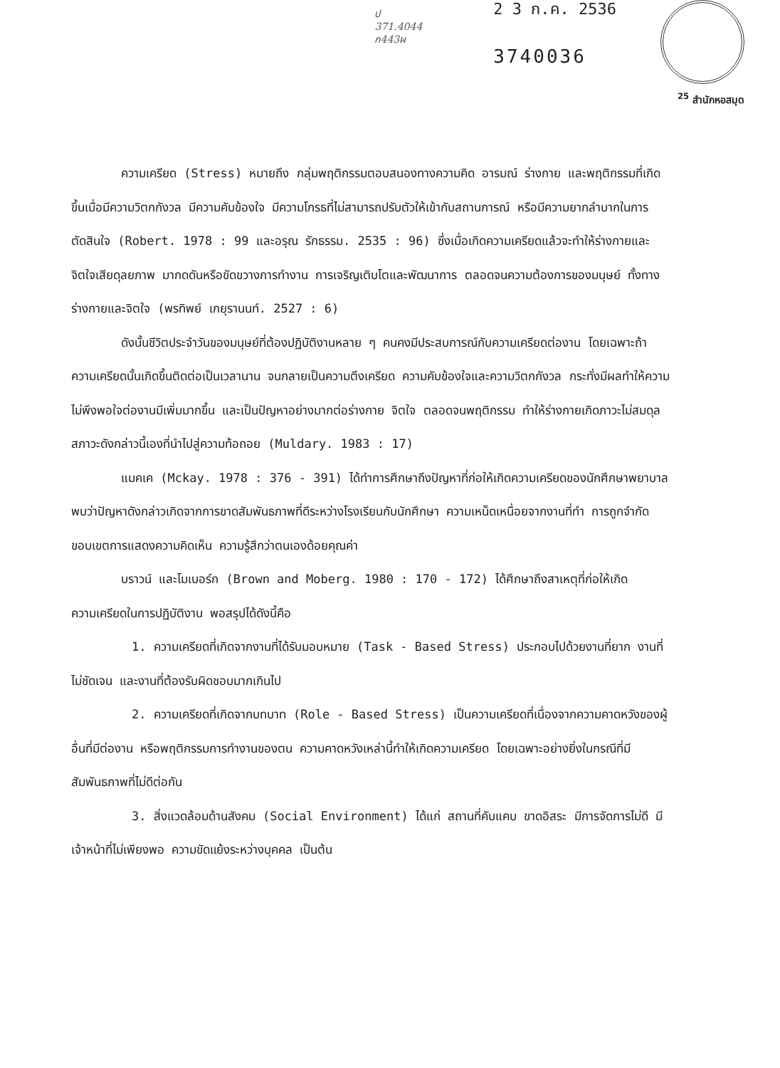ป
371.4044
ก443ผ
2 3 ก.ค. 2536
3740036
<sup>25</sup> สำนักหอสมุด
ความเครียด (Stress) หมายถึง กลุ่มพฤติกรรมตอบสนองทางความคิด อารมณ์ ร่างกาย และพฤติกรรมที่เกิดขึ้นเมื่อมีความวิตกกังวล มีความคับข้องใจ มีความโกรธที่ไม่สามารถปรับตัวให้เข้ากับสถานการณ์ หรือมีความยากลำบากในการตัดสินใจ (Robert. 1978 : 99 และอรุณ รักธรรม. 2535 : 96) ซึ่งเมื่อเกิดความเครียดแล้วจะทำให้ร่างกายและจิตใจเสียดุลยภาพ มากดดันหรือขัดขวางการทำงาน การเจริญเติบโตและพัฒนาการ ตลอดจนความต้องการของมนุษย์ ทั้งทางร่างกายและจิตใจ (พรทิพย์ เกยุรานนท์. 2527 : 6)
ดังนั้นชีวิตประจำวันของมนุษย์ที่ต้องปฏิบัติงานหลาย ๆ คนคงมีประสบการณ์กับความเครียดต่องาน โดยเฉพาะถ้าความเครียดนั้นเกิดขึ้นติดต่อเป็นเวลานาน จนกลายเป็นความตึงเครียด ความคับข้องใจและความวิตกกังวล กระทั่งมีผลทำให้ความไม่พึงพอใจต่องานมีเพิ่มมากขึ้น และเป็นปัญหาอย่างมากต่อร่างกาย จิตใจ ตลอดจนพฤติกรรม ทำให้ร่างกายเกิดภาวะไม่สมดุล สภาวะดังกล่าวนี้เองที่นำไปสู่ความท้อถอย (Muldary. 1983 : 17)
แมคเค (Mckay. 1978 : 376 - 391) ได้ทำการศึกษาถึงปัญหาที่ก่อให้เกิดความเครียดของนักศึกษาพยาบาล พบว่าปัญหาดังกล่าวเกิดจากการขาดสัมพันธภาพที่ดีระหว่างโรงเรียนกับนักศึกษา ความเหน็ดเหนื่อยจากงานที่ทำ การถูกจำกัดขอบเขตการแสดงความคิดเห็น ความรู้สึกว่าตนเองด้อยคุณค่า
บราวน์ และโมเบอร์ก (Brown and Moberg. 1980 : 170 - 172) ได้ศึกษาถึงสาเหตุที่ก่อให้เกิดความเครียดในการปฏิบัติงาน พอสรุปได้ดังนี้คือ
1. ความเครียดที่เกิดจากงานที่ได้รับมอบหมาย (Task - Based Stress) ประกอบไปด้วยงานที่ยาก งานที่ไม่ชัดเจน และงานที่ต้องรับผิดชอบมากเกินไป
2. ความเครียดที่เกิดจากบทบาท (Role - Based Stress) เป็นความเครียดที่เนื่องจากความคาดหวังของผู้อื่นที่มีต่องาน หรือพฤติกรรมการทำงานของตน ความคาดหวังเหล่านี้ทำให้เกิดความเครียด โดยเฉพาะอย่างยิ่งในกรณีที่มีสัมพันธภาพที่ไม่ดีต่อกัน
3. สิ่งแวดล้อมด้านสังคม (Social Environment) ได้แก่ สถานที่คับแคบ ขาดอิสระ มีการจัดการไม่ดี มีเจ้าหน้าที่ไม่เพียงพอ ความขัดแย้งระหว่างบุคคล เป็นต้น